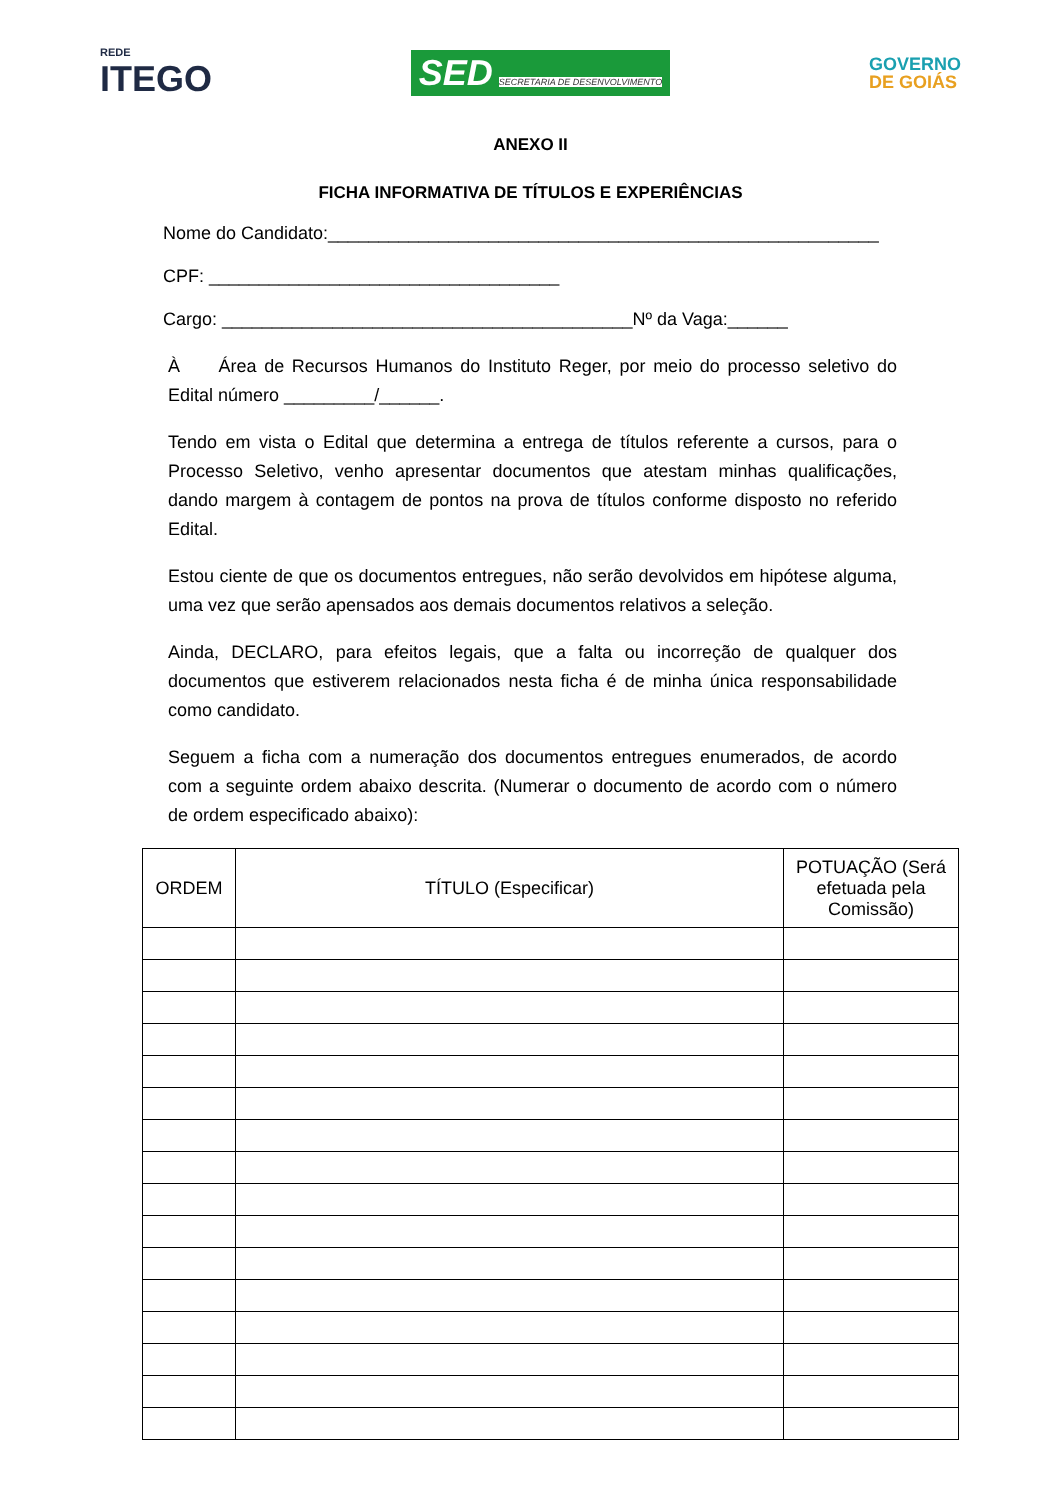REDE
ITEGO
SED SECRETARIA DE DESENVOLVIMENTO
GOVERNO
DE GOIÁS
ANEXO II
FICHA INFORMATIVA DE TÍTULOS E EXPERIÊNCIAS
Nome do Candidato:_______________________________________________________
CPF: ___________________________________
Cargo: _________________________________________Nº da Vaga:______
À Área de Recursos Humanos do Instituto Reger, por meio do processo seletivo do Edital número _________/______.
Tendo em vista o Edital que determina a entrega de títulos referente a cursos, para o Processo Seletivo, venho apresentar documentos que atestam minhas qualificações, dando margem à contagem de pontos na prova de títulos conforme disposto no referido Edital.
Estou ciente de que os documentos entregues, não serão devolvidos em hipótese alguma, uma vez que serão apensados aos demais documentos relativos a seleção.
Ainda, DECLARO, para efeitos legais, que a falta ou incorreção de qualquer dos documentos que estiverem relacionados nesta ficha é de minha única responsabilidade como candidato.
Seguem a ficha com a numeração dos documentos entregues enumerados, de acordo com a seguinte ordem abaixo descrita. (Numerar o documento de acordo com o número de ordem especificado abaixo):
| ORDEM | TÍTULO (Especificar) | POTUAÇÃO (Será efetuada pela Comissão) |
| --- | --- | --- |